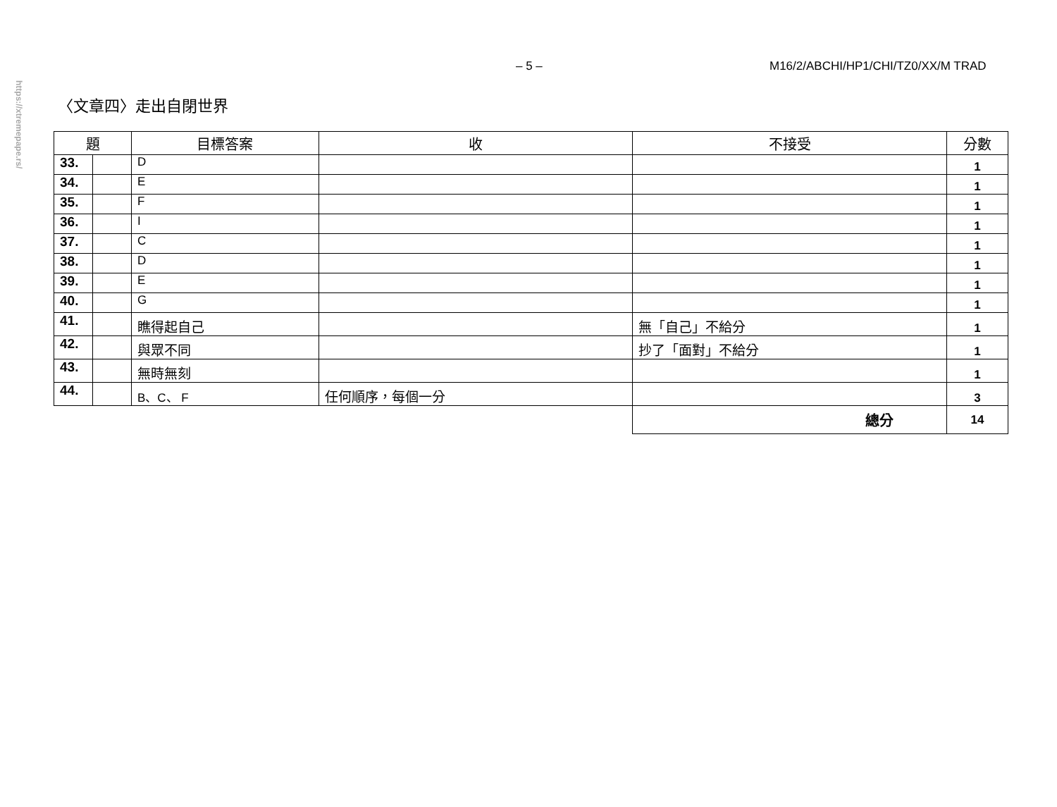https://xtremepape.rs/
– 5 – M16/2/ABCHI/HP1/CHI/TZ0/XX/M TRAD
〈文章四〉走出自閉世界
| 題 | | 目標答案 | 收 | 不接受 | 分數 |
| --- | --- | --- | --- | --- | --- |
| 33. | | D | | | 1 |
| 34. | | E | | | 1 |
| 35. | | F | | | 1 |
| 36. | | I | | | 1 |
| 37. | | C | | | 1 |
| 38. | | D | | | 1 |
| 39. | | E | | | 1 |
| 40. | | G | | | 1 |
| 41. | | 瞧得起自己 | | 無「自己」不給分 | 1 |
| 42. | | 與眾不同 | | 抄了「面對」不給分 | 1 |
| 43. | | 無時無刻 | | | 1 |
| 44. | | B、C、 F | 任何順序，每個一分 | | 3 |
| | | | | 總分 | 14 |